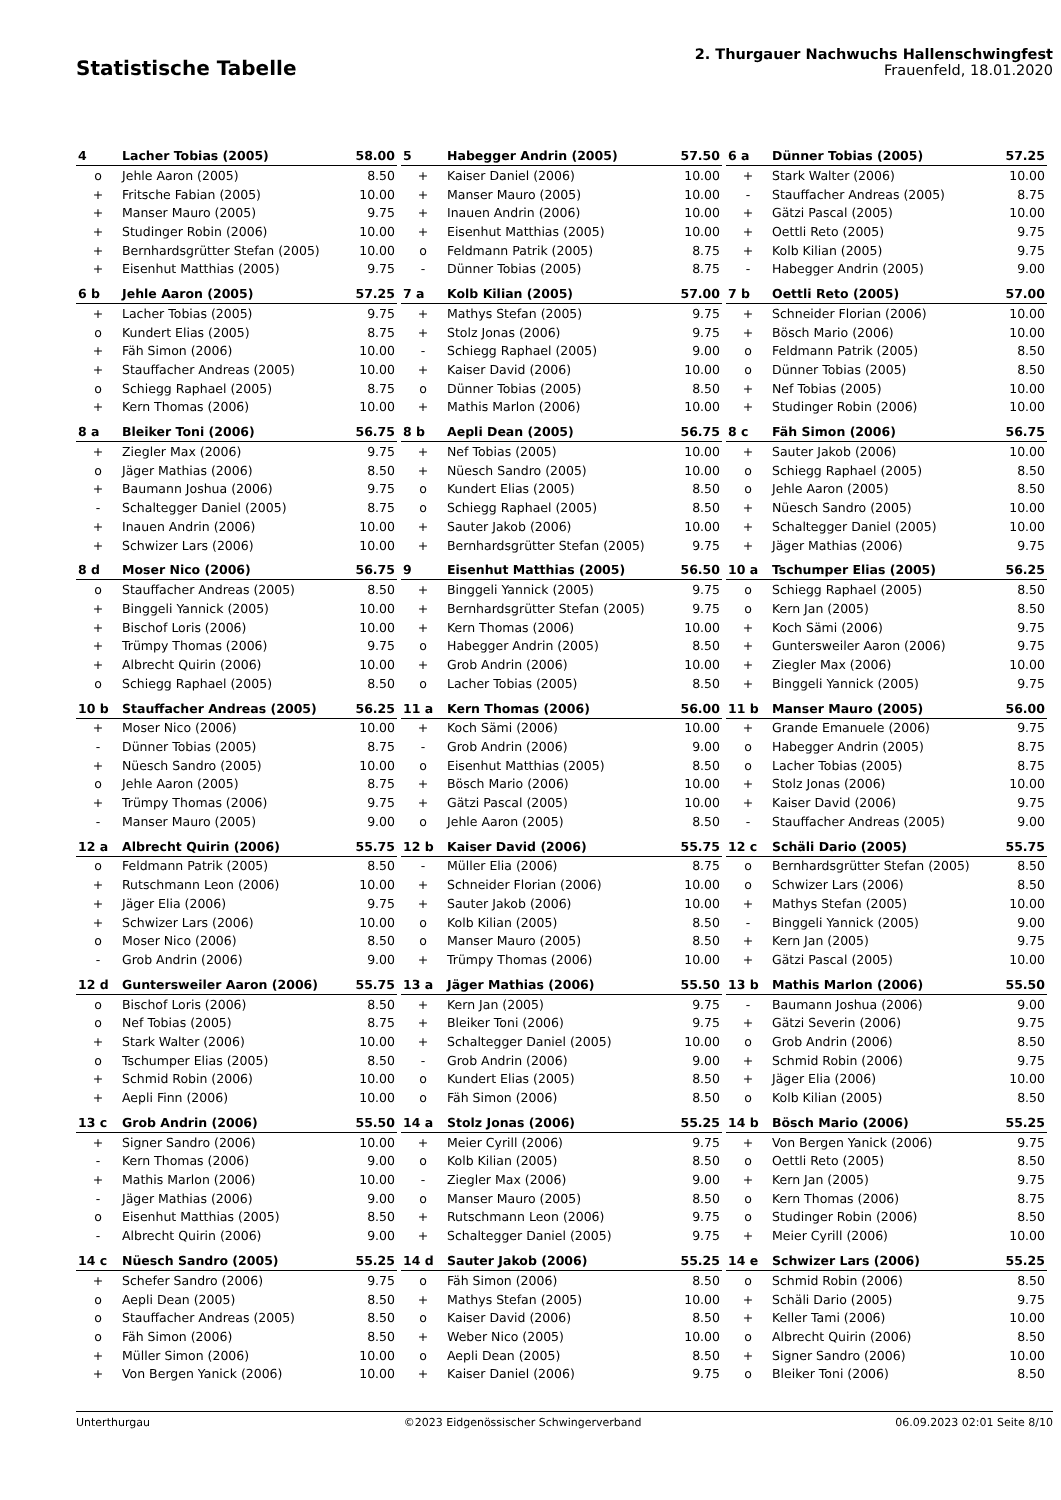Statistische Tabelle
2. Thurgauer Nachwuchs Hallenschwingfest
Frauenfeld, 18.01.2020
| 4 | Lacher Tobias (2005) | 58.00 |
| --- | --- | --- |
| o | Jehle Aaron (2005) | 8.50 |
| + | Fritsche Fabian (2005) | 10.00 |
| + | Manser Mauro (2005) | 9.75 |
| + | Studinger Robin (2006) | 10.00 |
| + | Bernhardsgrütter Stefan (2005) | 10.00 |
| + | Eisenhut Matthias (2005) | 9.75 |
| 5 | Habegger Andrin (2005) | 57.50 |
| --- | --- | --- |
| + | Kaiser Daniel (2006) | 10.00 |
| + | Manser Mauro (2005) | 10.00 |
| + | Inauen Andrin (2006) | 10.00 |
| + | Eisenhut Matthias (2005) | 10.00 |
| o | Feldmann Patrik (2005) | 8.75 |
| - | Dünner Tobias (2005) | 8.75 |
| 6 a | Dünner Tobias (2005) | 57.25 |
| --- | --- | --- |
| + | Stark Walter (2006) | 10.00 |
| - | Stauffacher Andreas (2005) | 8.75 |
| + | Gätzi Pascal (2005) | 10.00 |
| + | Oettli Reto (2005) | 9.75 |
| + | Kolb Kilian (2005) | 9.75 |
| - | Habegger Andrin (2005) | 9.00 |
| 6 b | Jehle Aaron (2005) | 57.25 |
| --- | --- | --- |
| + | Lacher Tobias (2005) | 9.75 |
| o | Kundert Elias (2005) | 8.75 |
| + | Fäh Simon (2006) | 10.00 |
| + | Stauffacher Andreas (2005) | 10.00 |
| o | Schiegg Raphael (2005) | 8.75 |
| + | Kern Thomas (2006) | 10.00 |
| 7 a | Kolb Kilian (2005) | 57.00 |
| --- | --- | --- |
| + | Mathys Stefan (2005) | 9.75 |
| + | Stolz Jonas (2006) | 9.75 |
| - | Schiegg Raphael (2005) | 9.00 |
| + | Kaiser David (2006) | 10.00 |
| o | Dünner Tobias (2005) | 8.50 |
| + | Mathis Marlon (2006) | 10.00 |
| 7 b | Oettli Reto (2005) | 57.00 |
| --- | --- | --- |
| + | Schneider Florian (2006) | 10.00 |
| + | Bösch Mario (2006) | 10.00 |
| o | Feldmann Patrik (2005) | 8.50 |
| o | Dünner Tobias (2005) | 8.50 |
| + | Nef Tobias (2005) | 10.00 |
| + | Studinger Robin (2006) | 10.00 |
| 8 a | Bleiker Toni (2006) | 56.75 |
| --- | --- | --- |
| + | Ziegler Max (2006) | 9.75 |
| o | Jäger Mathias (2006) | 8.50 |
| + | Baumann Joshua (2006) | 9.75 |
| - | Schaltegger Daniel (2005) | 8.75 |
| + | Inauen Andrin (2006) | 10.00 |
| + | Schwizer Lars (2006) | 10.00 |
| 8 b | Aepli Dean (2005) | 56.75 |
| --- | --- | --- |
| + | Nef Tobias (2005) | 10.00 |
| + | Nüesch Sandro (2005) | 10.00 |
| o | Kundert Elias (2005) | 8.50 |
| o | Schiegg Raphael (2005) | 8.50 |
| + | Sauter Jakob (2006) | 10.00 |
| + | Bernhardsgrütter Stefan (2005) | 9.75 |
| 8 c | Fäh Simon (2006) | 56.75 |
| --- | --- | --- |
| + | Sauter Jakob (2006) | 10.00 |
| o | Schiegg Raphael (2005) | 8.50 |
| o | Jehle Aaron (2005) | 8.50 |
| + | Nüesch Sandro (2005) | 10.00 |
| + | Schaltegger Daniel (2005) | 10.00 |
| + | Jäger Mathias (2006) | 9.75 |
| 8 d | Moser Nico (2006) | 56.75 |
| --- | --- | --- |
| o | Stauffacher Andreas (2005) | 8.50 |
| + | Binggeli Yannick (2005) | 10.00 |
| + | Bischof Loris (2006) | 10.00 |
| + | Trümpy Thomas (2006) | 9.75 |
| + | Albrecht Quirin (2006) | 10.00 |
| o | Schiegg Raphael (2005) | 8.50 |
| 9 | Eisenhut Matthias (2005) | 56.50 |
| --- | --- | --- |
| + | Binggeli Yannick (2005) | 9.75 |
| + | Bernhardsgrütter Stefan (2005) | 9.75 |
| + | Kern Thomas (2006) | 10.00 |
| o | Habegger Andrin (2005) | 8.50 |
| + | Grob Andrin (2006) | 10.00 |
| o | Lacher Tobias (2005) | 8.50 |
| 10 a | Tschumper Elias (2005) | 56.25 |
| --- | --- | --- |
| o | Schiegg Raphael (2005) | 8.50 |
| o | Kern Jan (2005) | 8.50 |
| + | Koch Sämi (2006) | 9.75 |
| + | Guntersweiler Aaron (2006) | 9.75 |
| + | Ziegler Max (2006) | 10.00 |
| + | Binggeli Yannick (2005) | 9.75 |
| 10 b | Stauffacher Andreas (2005) | 56.25 |
| --- | --- | --- |
| + | Moser Nico (2006) | 10.00 |
| - | Dünner Tobias (2005) | 8.75 |
| + | Nüesch Sandro (2005) | 10.00 |
| o | Jehle Aaron (2005) | 8.75 |
| + | Trümpy Thomas (2006) | 9.75 |
| - | Manser Mauro (2005) | 9.00 |
| 11 a | Kern Thomas (2006) | 56.00 |
| --- | --- | --- |
| + | Koch Sämi (2006) | 10.00 |
| - | Grob Andrin (2006) | 9.00 |
| o | Eisenhut Matthias (2005) | 8.50 |
| + | Bösch Mario (2006) | 10.00 |
| + | Gätzi Pascal (2005) | 10.00 |
| o | Jehle Aaron (2005) | 8.50 |
| 11 b | Manser Mauro (2005) | 56.00 |
| --- | --- | --- |
| + | Grande Emanuele (2006) | 9.75 |
| o | Habegger Andrin (2005) | 8.75 |
| o | Lacher Tobias (2005) | 8.75 |
| + | Stolz Jonas (2006) | 10.00 |
| + | Kaiser David (2006) | 9.75 |
| - | Stauffacher Andreas (2005) | 9.00 |
| 12 a | Albrecht Quirin (2006) | 55.75 |
| --- | --- | --- |
| o | Feldmann Patrik (2005) | 8.50 |
| + | Rutschmann Leon (2006) | 10.00 |
| + | Jäger Elia (2006) | 9.75 |
| + | Schwizer Lars (2006) | 10.00 |
| o | Moser Nico (2006) | 8.50 |
| - | Grob Andrin (2006) | 9.00 |
| 12 b | Kaiser David (2006) | 55.75 |
| --- | --- | --- |
| - | Müller Elia (2006) | 8.75 |
| + | Schneider Florian (2006) | 10.00 |
| + | Sauter Jakob (2006) | 10.00 |
| o | Kolb Kilian (2005) | 8.50 |
| o | Manser Mauro (2005) | 8.50 |
| + | Trümpy Thomas (2006) | 10.00 |
| 12 c | Schäli Dario (2005) | 55.75 |
| --- | --- | --- |
| o | Bernhardsgrütter Stefan (2005) | 8.50 |
| o | Schwizer Lars (2006) | 8.50 |
| + | Mathys Stefan (2005) | 10.00 |
| - | Binggeli Yannick (2005) | 9.00 |
| + | Kern Jan (2005) | 9.75 |
| + | Gätzi Pascal (2005) | 10.00 |
| 12 d | Guntersweiler Aaron (2006) | 55.75 |
| --- | --- | --- |
| o | Bischof Loris (2006) | 8.50 |
| o | Nef Tobias (2005) | 8.75 |
| + | Stark Walter (2006) | 10.00 |
| o | Tschumper Elias (2005) | 8.50 |
| + | Schmid Robin (2006) | 10.00 |
| + | Aepli Finn (2006) | 10.00 |
| 13 a | Jäger Mathias (2006) | 55.50 |
| --- | --- | --- |
| + | Kern Jan (2005) | 9.75 |
| + | Bleiker Toni (2006) | 9.75 |
| + | Schaltegger Daniel (2005) | 10.00 |
| - | Grob Andrin (2006) | 9.00 |
| o | Kundert Elias (2005) | 8.50 |
| o | Fäh Simon (2006) | 8.50 |
| 13 b | Mathis Marlon (2006) | 55.50 |
| --- | --- | --- |
| - | Baumann Joshua (2006) | 9.00 |
| + | Gätzi Severin (2006) | 9.75 |
| o | Grob Andrin (2006) | 8.50 |
| + | Schmid Robin (2006) | 9.75 |
| + | Jäger Elia (2006) | 10.00 |
| o | Kolb Kilian (2005) | 8.50 |
| 13 c | Grob Andrin (2006) | 55.50 |
| --- | --- | --- |
| + | Signer Sandro (2006) | 10.00 |
| - | Kern Thomas (2006) | 9.00 |
| + | Mathis Marlon (2006) | 10.00 |
| - | Jäger Mathias (2006) | 9.00 |
| o | Eisenhut Matthias (2005) | 8.50 |
| - | Albrecht Quirin (2006) | 9.00 |
| 14 a | Stolz Jonas (2006) | 55.25 |
| --- | --- | --- |
| + | Meier Cyrill (2006) | 9.75 |
| o | Kolb Kilian (2005) | 8.50 |
| - | Ziegler Max (2006) | 9.00 |
| o | Manser Mauro (2005) | 8.50 |
| + | Rutschmann Leon (2006) | 9.75 |
| + | Schaltegger Daniel (2005) | 9.75 |
| 14 b | Bösch Mario (2006) | 55.25 |
| --- | --- | --- |
| + | Von Bergen Yanick (2006) | 9.75 |
| o | Oettli Reto (2005) | 8.50 |
| + | Kern Jan (2005) | 9.75 |
| o | Kern Thomas (2006) | 8.75 |
| o | Studinger Robin (2006) | 8.50 |
| + | Meier Cyrill (2006) | 10.00 |
| 14 c | Nüesch Sandro (2005) | 55.25 |
| --- | --- | --- |
| + | Schefer Sandro (2006) | 9.75 |
| o | Aepli Dean (2005) | 8.50 |
| o | Stauffacher Andreas (2005) | 8.50 |
| o | Fäh Simon (2006) | 8.50 |
| + | Müller Simon (2006) | 10.00 |
| + | Von Bergen Yanick (2006) | 10.00 |
| 14 d | Sauter Jakob (2006) | 55.25 |
| --- | --- | --- |
| o | Fäh Simon (2006) | 8.50 |
| + | Mathys Stefan (2005) | 10.00 |
| o | Kaiser David (2006) | 8.50 |
| + | Weber Nico (2005) | 10.00 |
| o | Aepli Dean (2005) | 8.50 |
| + | Kaiser Daniel (2006) | 9.75 |
| 14 e | Schwizer Lars (2006) | 55.25 |
| --- | --- | --- |
| o | Schmid Robin (2006) | 8.50 |
| + | Schäli Dario (2005) | 9.75 |
| + | Keller Tami (2006) | 10.00 |
| o | Albrecht Quirin (2006) | 8.50 |
| + | Signer Sandro (2006) | 10.00 |
| o | Bleiker Toni (2006) | 8.50 |
Unterthurgau ©2023 Eidgenössischer Schwingerverband 06.09.2023 02:01 Seite 8/10